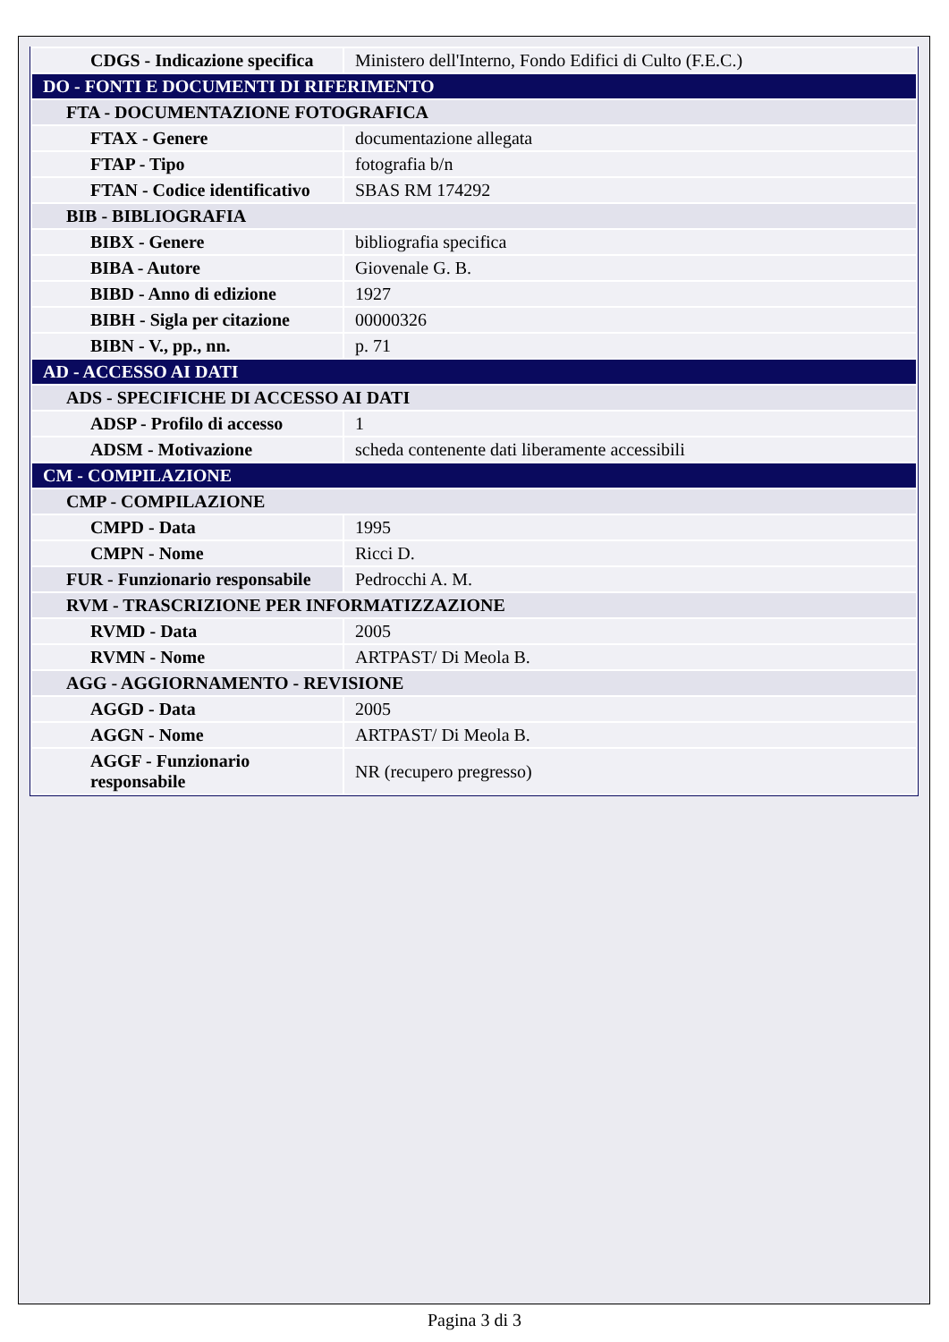| CDGS - Indicazione specifica | Ministero dell'Interno, Fondo Edifici di Culto (F.E.C.) |
| DO - FONTI E DOCUMENTI DI RIFERIMENTO | |
| FTA - DOCUMENTAZIONE FOTOGRAFICA | |
| FTAX - Genere | documentazione allegata |
| FTAP - Tipo | fotografia b/n |
| FTAN - Codice identificativo | SBAS RM 174292 |
| BIB - BIBLIOGRAFIA | |
| BIBX - Genere | bibliografia specifica |
| BIBA - Autore | Giovenale G. B. |
| BIBD - Anno di edizione | 1927 |
| BIBH - Sigla per citazione | 00000326 |
| BIBN - V., pp., nn. | p. 71 |
| AD - ACCESSO AI DATI | |
| ADS - SPECIFICHE DI ACCESSO AI DATI | |
| ADSP - Profilo di accesso | 1 |
| ADSM - Motivazione | scheda contenente dati liberamente accessibili |
| CM - COMPILAZIONE | |
| CMP - COMPILAZIONE | |
| CMPD - Data | 1995 |
| CMPN - Nome | Ricci D. |
| FUR - Funzionario responsabile | Pedrocchi A. M. |
| RVM - TRASCRIZIONE PER INFORMATIZZAZIONE | |
| RVMD - Data | 2005 |
| RVMN - Nome | ARTPAST/ Di Meola B. |
| AGG - AGGIORNAMENTO - REVISIONE | |
| AGGD - Data | 2005 |
| AGGN - Nome | ARTPAST/ Di Meola B. |
| AGGF - Funzionario responsabile | NR (recupero pregresso) |
Pagina 3 di 3